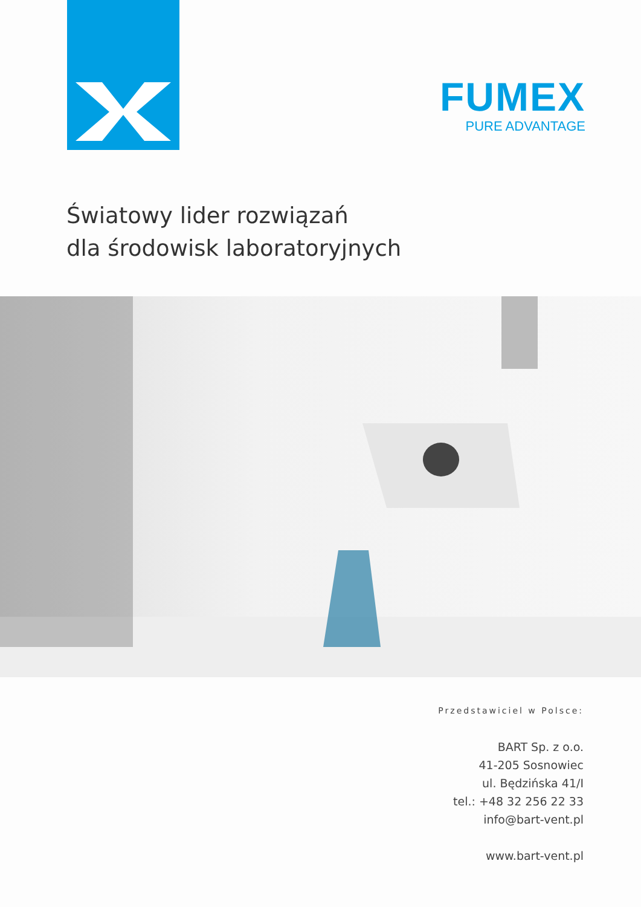FUMEX
PURE ADVANTAGE
Światowy lider rozwiązań
dla środowisk laboratoryjnych
Przedstawiciel w Polsce:
BART Sp. z o.o.
41-205 Sosnowiec
ul. Będzińska 41/I
tel.: +48 32 256 22 33
info@bart-vent.pl
www.bart-vent.pl